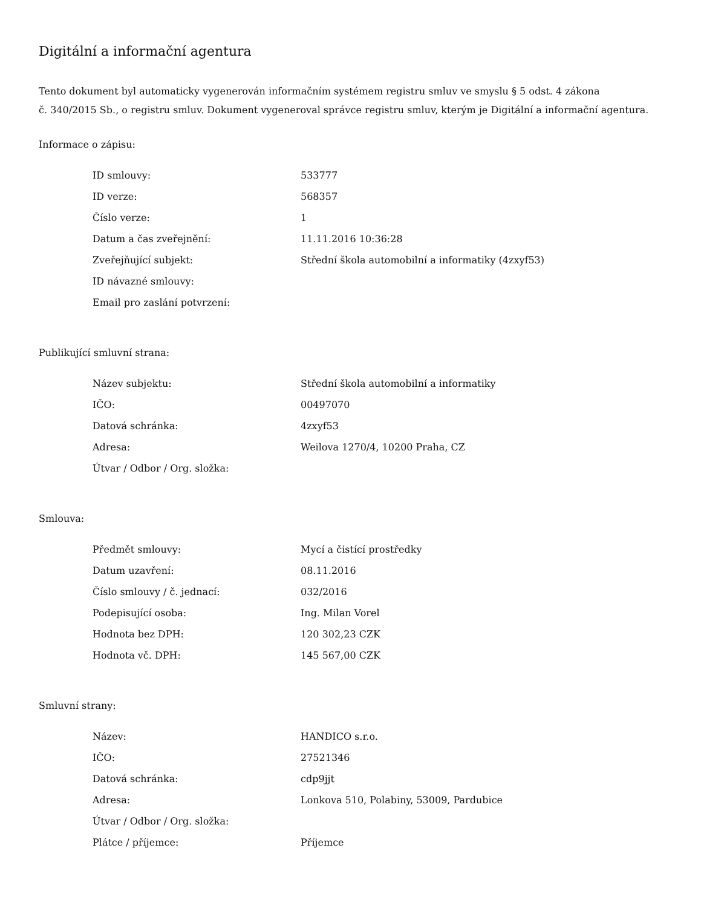Digitální a informační agentura
Tento dokument byl automaticky vygenerován informačním systémem registru smluv ve smyslu § 5 odst. 4 zákona
č. 340/2015 Sb., o registru smluv. Dokument vygeneroval správce registru smluv, kterým je Digitální a informační agentura.
Informace o zápisu:
| ID smlouvy: | 533777 |
| ID verze: | 568357 |
| Číslo verze: | 1 |
| Datum a čas zveřejnění: | 11.11.2016 10:36:28 |
| Zveřejňující subjekt: | Střední škola automobilní a informatiky (4zxyf53) |
| ID návazné smlouvy: | |
| Email pro zaslání potvrzení: | |
Publikující smluvní strana:
| Název subjektu: | Střední škola automobilní a informatiky |
| IČO: | 00497070 |
| Datová schránka: | 4zxyf53 |
| Adresa: | Weilova 1270/4, 10200 Praha, CZ |
| Útvar / Odbor / Org. složka: | |
Smlouva:
| Předmět smlouvy: | Mycí a čistící prostředky |
| Datum uzavření: | 08.11.2016 |
| Číslo smlouvy / č. jednací: | 032/2016 |
| Podepisující osoba: | Ing. Milan Vorel |
| Hodnota bez DPH: | 120 302,23 CZK |
| Hodnota vč. DPH: | 145 567,00 CZK |
Smluvní strany:
| Název: | HANDICO s.r.o. |
| IČO: | 27521346 |
| Datová schránka: | cdp9jjt |
| Adresa: | Lonkova 510, Polabiny, 53009, Pardubice |
| Útvar / Odbor / Org. složka: | |
| Plátce / příjemce: | Příjemce |